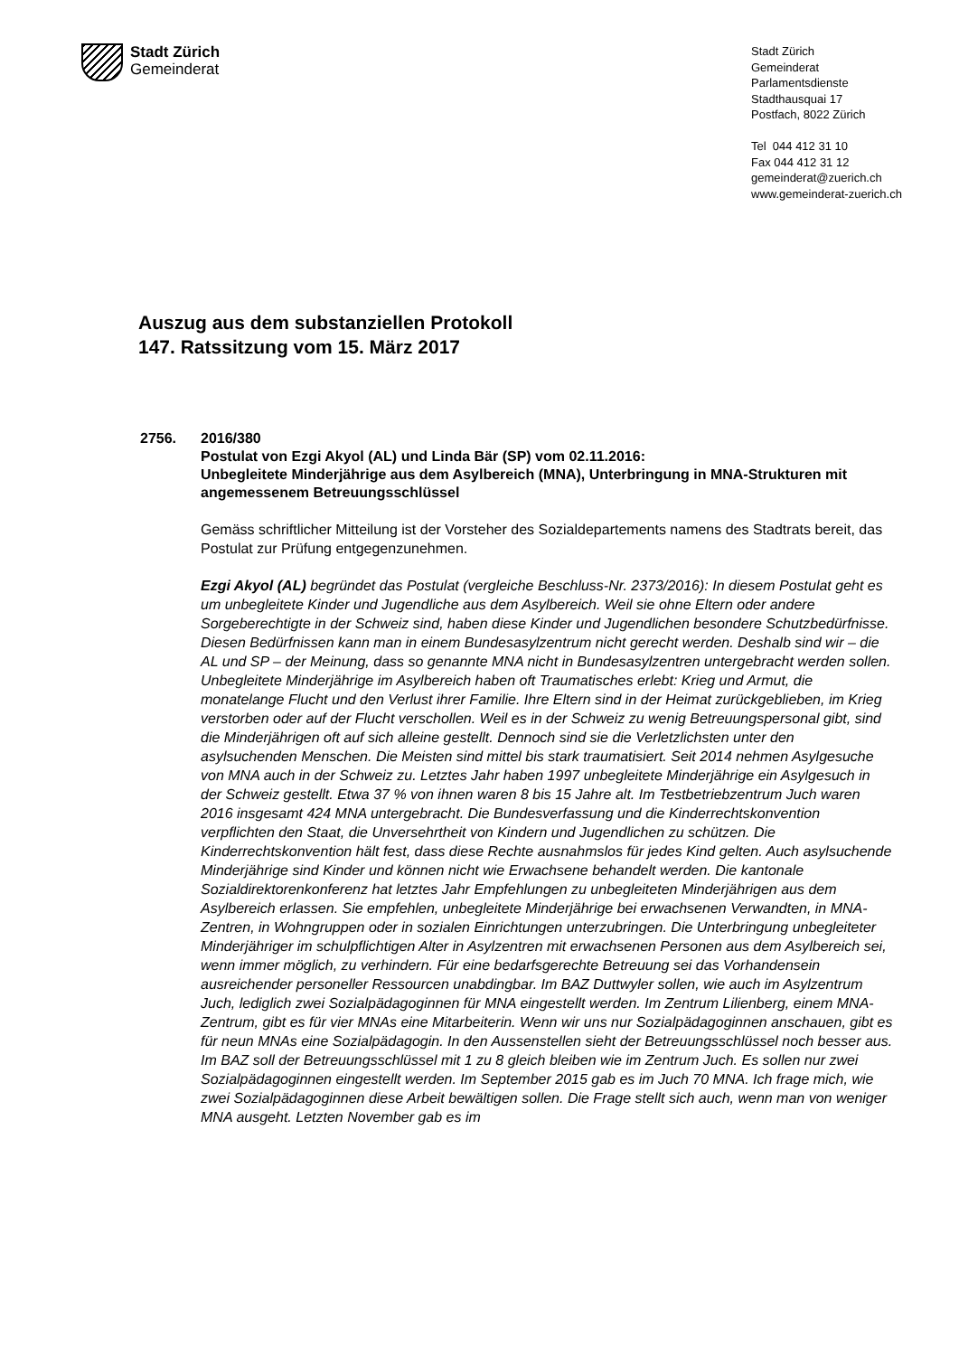Stadt Zürich
Gemeinderat
Stadt Zürich
Gemeinderat
Parlamentsdienste
Stadthausquai 17
Postfach, 8022 Zürich
Tel 044 412 31 10
Fax 044 412 31 12
gemeinderat@zuerich.ch
www.gemeinderat-zuerich.ch
Auszug aus dem substanziellen Protokoll
147. Ratssitzung vom 15. März 2017
2756. 2016/380
Postulat von Ezgi Akyol (AL) und Linda Bär (SP) vom 02.11.2016:
Unbegleitete Minderjährige aus dem Asylbereich (MNA), Unterbringung in MNA-Strukturen mit angemessenem Betreuungsschlüssel
Gemäss schriftlicher Mitteilung ist der Vorsteher des Sozialdepartements namens des Stadtrats bereit, das Postulat zur Prüfung entgegenzunehmen.
Ezgi Akyol (AL) begründet das Postulat (vergleiche Beschluss-Nr. 2373/2016): In diesem Postulat geht es um unbegleitete Kinder und Jugendliche aus dem Asylbereich. Weil sie ohne Eltern oder andere Sorgeberechtigte in der Schweiz sind, haben diese Kinder und Jugendlichen besondere Schutzbedürfnisse. Diesen Bedürfnissen kann man in einem Bundesasylzentrum nicht gerecht werden. Deshalb sind wir – die AL und SP – der Meinung, dass so genannte MNA nicht in Bundesasylzentren untergebracht werden sollen. Unbegleitete Minderjährige im Asylbereich haben oft Traumatisches erlebt: Krieg und Armut, die monatelange Flucht und den Verlust ihrer Familie. Ihre Eltern sind in der Heimat zurückgeblieben, im Krieg verstorben oder auf der Flucht verschollen. Weil es in der Schweiz zu wenig Betreuungspersonal gibt, sind die Minderjährigen oft auf sich alleine gestellt. Dennoch sind sie die Verletzlichsten unter den asylsuchenden Menschen. Die Meisten sind mittel bis stark traumatisiert. Seit 2014 nehmen Asylgesuche von MNA auch in der Schweiz zu. Letztes Jahr haben 1997 unbegleitete Minderjährige ein Asylgesuch in der Schweiz gestellt. Etwa 37 % von ihnen waren 8 bis 15 Jahre alt. Im Testbetriebzentrum Juch waren 2016 insgesamt 424 MNA untergebracht. Die Bundesverfassung und die Kinderrechtskonvention verpflichten den Staat, die Unversehrtheit von Kindern und Jugendlichen zu schützen. Die Kinderrechtskonvention hält fest, dass diese Rechte ausnahmslos für jedes Kind gelten. Auch asylsuchende Minderjährige sind Kinder und können nicht wie Erwachsene behandelt werden. Die kantonale Sozialdirektorenkonferenz hat letztes Jahr Empfehlungen zu unbegleiteten Minderjährigen aus dem Asylbereich erlassen. Sie empfehlen, unbegleitete Minderjährige bei erwachsenen Verwandten, in MNA-Zentren, in Wohngruppen oder in sozialen Einrichtungen unterzubringen. Die Unterbringung unbegleiteter Minderjähriger im schulpflichtigen Alter in Asylzentren mit erwachsenen Personen aus dem Asylbereich sei, wenn immer möglich, zu verhindern. Für eine bedarfsgerechte Betreuung sei das Vorhandensein ausreichender personeller Ressourcen unabdingbar. Im BAZ Duttwyler sollen, wie auch im Asylzentrum Juch, lediglich zwei Sozialpädagoginnen für MNA eingestellt werden. Im Zentrum Lilienberg, einem MNA-Zentrum, gibt es für vier MNAs eine Mitarbeiterin. Wenn wir uns nur Sozialpädagoginnen anschauen, gibt es für neun MNAs eine Sozialpädagogin. In den Aussenstellen sieht der Betreuungsschlüssel noch besser aus. Im BAZ soll der Betreuungsschlüssel mit 1 zu 8 gleich bleiben wie im Zentrum Juch. Es sollen nur zwei Sozialpädagoginnen eingestellt werden. Im September 2015 gab es im Juch 70 MNA. Ich frage mich, wie zwei Sozialpädagoginnen diese Arbeit bewältigen sollen. Die Frage stellt sich auch, wenn man von weniger MNA ausgeht. Letzten November gab es im